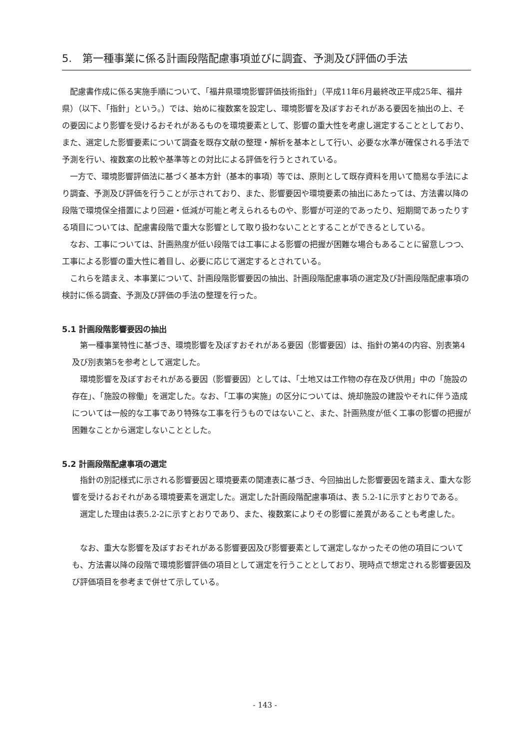5.　第一種事業に係る計画段階配慮事項並びに調査、予測及び評価の手法
配慮書作成に係る実施手順について、「福井県環境影響評価技術指針」（平成11年6月最終改正平成25年、福井県）（以下、「指針」という。）では、始めに複数案を設定し、環境影響を及ぼすおそれがある要因を抽出の上、その要因により影響を受けるおそれがあるものを環境要素として、影響の重大性を考慮し選定することとしており、また、選定した影響要素について調査を既存文献の整理・解析を基本として行い、必要な水準が確保される手法で予測を行い、複数案の比較や基準等との対比による評価を行うとされている。
一方で、環境影響評価法に基づく基本方針（基本的事項）等では、原則として既存資料を用いて簡易な手法により調査、予測及び評価を行うことが示されており、また、影響要因や環境要素の抽出にあたっては、方法書以降の段階で環境保全措置により回避・低減が可能と考えられるものや、影響が可逆的であったり、短期間であったりする項目については、配慮書段階で重大な影響として取り扱わないこととすることができるとしている。
なお、工事については、計画熟度が低い段階では工事による影響の把握が困難な場合もあることに留意しつつ、工事による影響の重大性に着目し、必要に応じて選定するとされている。
これらを踏まえ、本事業について、計画段階影響要因の抽出、計画段階配慮事項の選定及び計画段階配慮事項の検討に係る調査、予測及び評価の手法の整理を行った。
5.1 計画段階影響要因の抽出
第一種事業特性に基づき、環境影響を及ぼすおそれがある要因（影響要因）は、指針の第4の内容、別表第4及び別表第5を参考として選定した。
環境影響を及ぼすおそれがある要因（影響要因）としては、「土地又は工作物の存在及び供用」中の「施設の存在」、「施設の稼働」を選定した。なお、「工事の実施」の区分については、焼却施設の建設やそれに伴う造成については一般的な工事であり特殊な工事を行うものではないこと、また、計画熟度が低く工事の影響の把握が困難なことから選定しないこととした。
5.2 計画段階配慮事項の選定
指針の別記様式に示される影響要因と環境要素の関連表に基づき、今回抽出した影響要因を踏まえ、重大な影響を受けるおそれがある環境要素を選定した。選定した計画段階配慮事項は、表 5.2-1に示すとおりである。
選定した理由は表5.2-2に示すとおりであり、また、複数案によりその影響に差異があることも考慮した。
なお、重大な影響を及ぼすおそれがある影響要因及び影響要素として選定しなかったその他の項目についても、方法書以降の段階で環境影響評価の項目として選定を行うこととしており、現時点で想定される影響要因及び評価項目を参考まで併せて示している。
- 143 -